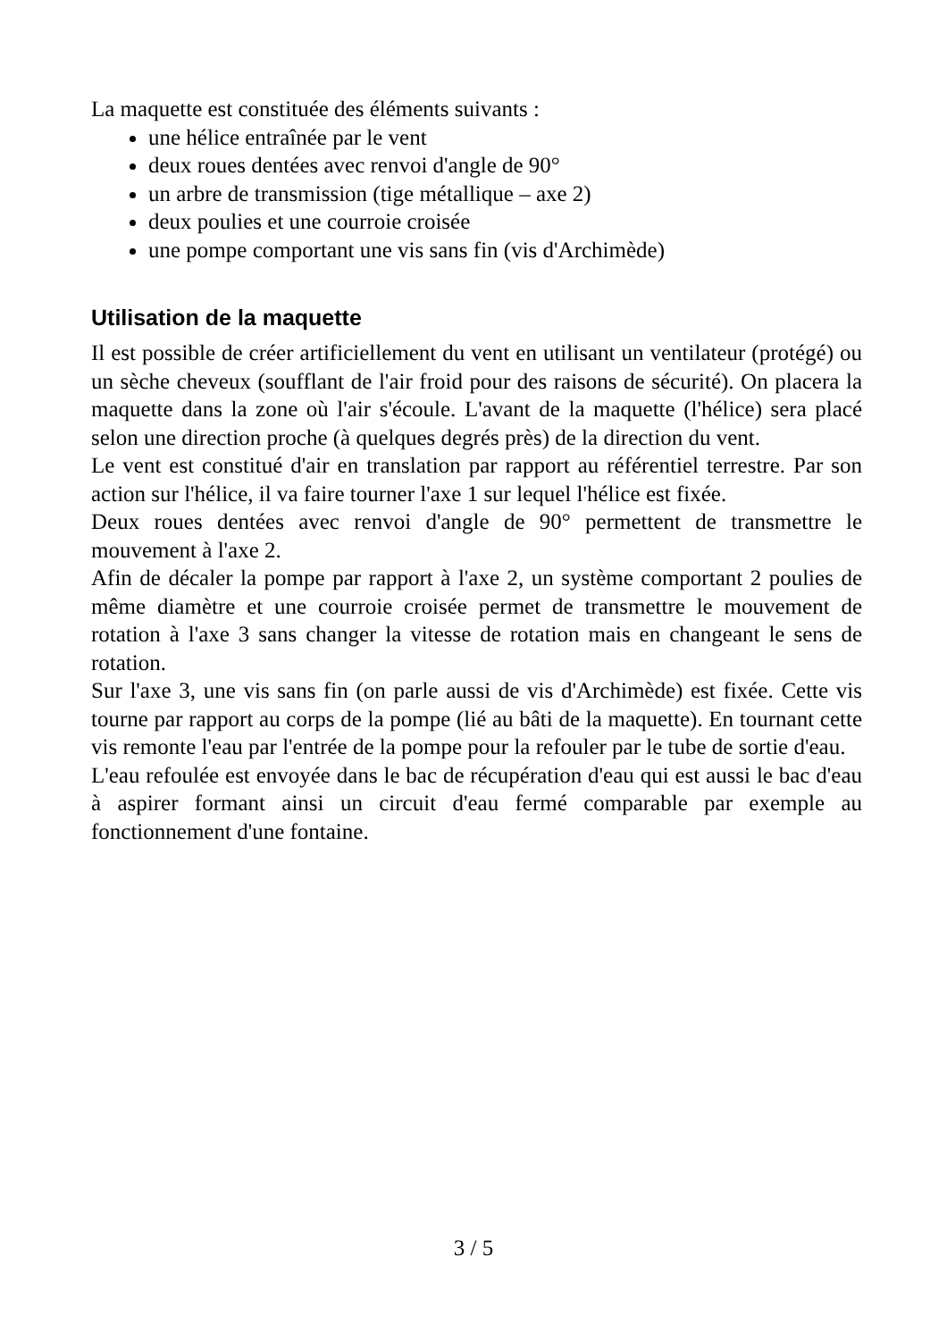La maquette est constituée des éléments suivants :
une hélice entraînée par le vent
deux roues dentées avec renvoi d'angle de 90°
un arbre de transmission (tige métallique – axe 2)
deux poulies et une courroie croisée
une pompe comportant une vis sans fin (vis d'Archimède)
Utilisation de la maquette
Il est possible de créer artificiellement du vent en utilisant un ventilateur (protégé) ou un sèche cheveux (soufflant de l'air froid pour des raisons de sécurité). On placera la maquette dans la zone où l'air s'écoule. L'avant de la maquette (l'hélice) sera placé selon une direction proche (à quelques degrés près) de la direction du vent.
Le vent est constitué d'air en translation par rapport au référentiel terrestre. Par son action sur l'hélice, il va faire tourner l'axe 1 sur lequel l'hélice est fixée.
Deux roues dentées avec renvoi d'angle de 90° permettent de transmettre le mouvement à l'axe 2.
Afin de décaler la pompe par rapport à l'axe 2, un système comportant 2 poulies de même diamètre et une courroie croisée permet de transmettre le mouvement de rotation à l'axe 3 sans changer la vitesse de rotation mais en changeant le sens de rotation.
Sur l'axe 3, une vis sans fin (on parle aussi de vis d'Archimède) est fixée. Cette vis tourne par rapport au corps de la pompe (lié au bâti de la maquette). En tournant cette vis remonte l'eau par l'entrée de la pompe pour la refouler par le tube de sortie d'eau.
L'eau refoulée est envoyée dans le bac de récupération d'eau qui est aussi le bac d'eau à aspirer formant ainsi un circuit d'eau fermé comparable par exemple au fonctionnement d'une fontaine.
3 / 5